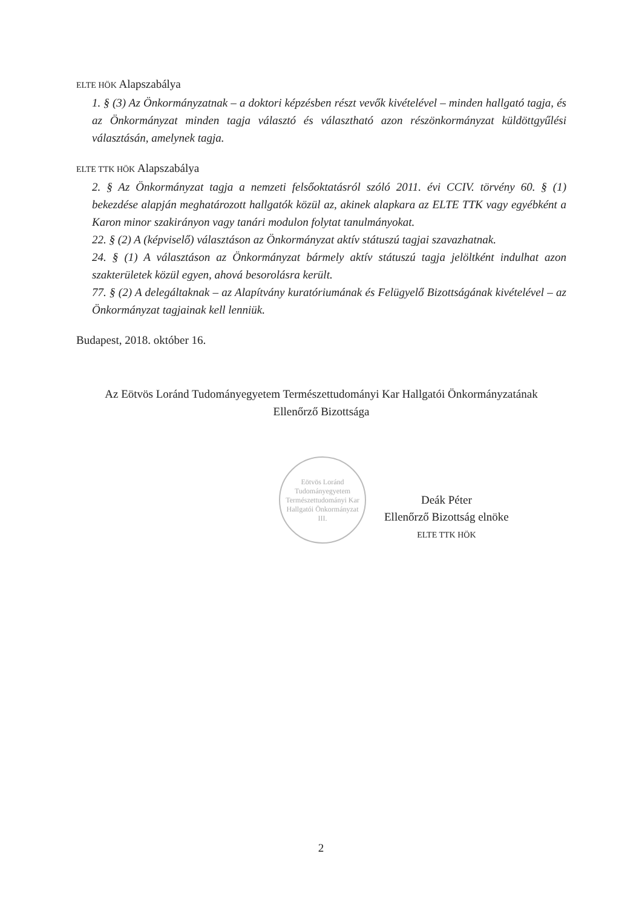ELTE HÖK Alapszabálya
1. § (3) Az Önkormányzatnak – a doktori képzésben részt vevők kivételével – minden hallgató tagja, és az Önkormányzat minden tagja választó és választható azon részönkormányzat küldöttgyűlési választásán, amelynek tagja.
ELTE TTK HÖK Alapszabálya
2. § Az Önkormányzat tagja a nemzeti felsőoktatásról szóló 2011. évi CCIV. törvény 60. § (1) bekezdése alapján meghatározott hallgatók közül az, akinek alapkara az ELTE TTK vagy egyébként a Karon minor szakirányon vagy tanári modulon folytat tanulmányokat.
22. § (2) A (képviselő) választáson az Önkormányzat aktív státuszú tagjai szavazhatnak.
24. § (1) A választáson az Önkormányzat bármely aktív státuszú tagja jelöltként indulhat azon szakterületek közül egyen, ahová besorolásra került.
77. § (2) A delegáltaknak – az Alapítvány kuratóriumának és Felügyelő Bizottságának kivételével – az Önkormányzat tagjainak kell lenniük.
Budapest, 2018. október 16.
Az Eötvös Loránd Tudományegyetem Természettudományi Kar Hallgatói Önkormányzatának
Ellenőrző Bizottsága
Eötvös Loránd Tudományegyetem
Természettudományi Kar
Hallgatói Önkormányzat
III.
Deák Péter
Ellenőrző Bizottság elnöke
ELTE TTK HÖK
2